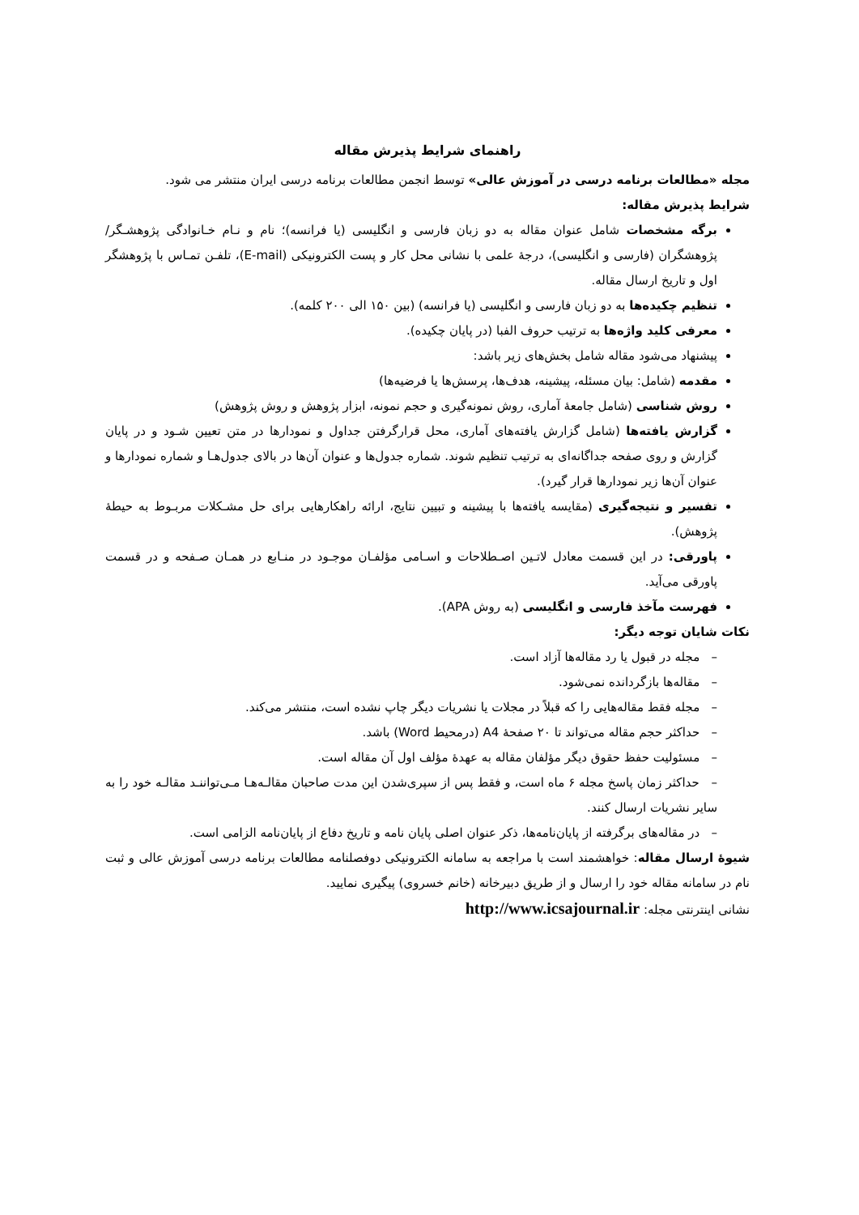راهنمای شرایط پذیرش مقاله
مجله «مطالعات برنامه درسی در آموزش عالی» توسط انجمن مطالعات برنامه درسی ایران منتشر می شود.
شرایط پذیرش مقاله:
برگه مشخصات شامل عنوان مقاله به دو زبان فارسی و انگلیسی (یا فرانسه)؛ نام و نـام خـانوادگی پژوهشـگر/ پژوهشگران (فارسی و انگلیسی)، درجهٔ علمی با نشانی محل کار و پست الکترونیکی (E-mail)، تلفـن تمـاس با پژوهشگر اول و تاریخ ارسال مقاله.
تنظیم چکیده‌ها به دو زبان فارسی و انگلیسی (یا فرانسه) (بین ۱۵۰ الی ۲۰۰ کلمه).
معرفی کلید واژه‌ها به ترتیب حروف الفبا (در پایان چکیده).
پیشنهاد می‌شود مقاله شامل بخش‌های زیر باشد:
مقدمه (شامل: بیان مسئله، پیشینه، هدف‌ها، پرسش‌ها یا فرضیه‌ها)
روش شناسی (شامل جامعهٔ آماری، روش نمونه‌گیری و حجم نمونه، ابزار پژوهش و روش پژوهش)
گزارش یافته‌ها (شامل گزارش یافته‌های آماری، محل قرارگرفتن جداول و نمودارها در متن تعیین شـود و در پایان گزارش و روی صفحه جداگانه‌ای به ترتیب تنظیم شوند. شماره جدول‌ها و عنوان آن‌ها در بالای جدول‌هـا و شماره نمودارها و عنوان آن‌ها زیر نمودارها قرار گیرد).
تفسیر و نتیجه‌گیری (مقایسه یافته‌ها با پیشینه و تبیین نتایج، ارائه راهکارهایی برای حل مشـکلات مربـوط به حیطهٔ پژوهش).
پاورقی: در این قسمت معادل لاتـین اصـطلاحات و اسـامی مؤلفـان موجـود در منـابع در همـان صـفحه و در قسمت پاورقی می‌آید.
فهرست مآخذ فارسی و انگلیسی (به روش APA).
نکات شایان توجه دیگر:
– مجله در قبول یا رد مقاله‌ها آزاد است.
– مقاله‌ها بازگردانده نمی‌شود.
– مجله فقط مقاله‌هایی را که قبلاً در مجلات یا نشریات دیگر چاپ نشده است، منتشر می‌کند.
– حداکثر حجم مقاله می‌تواند تا ۲۰ صفحهٔ A4 (درمحیط Word) باشد.
– مسئولیت حفظ حقوق دیگر مؤلفان مقاله به عهدهٔ مؤلف اول آن مقاله است.
– حداکثر زمان پاسخ مجله ۶ ماه است، و فقط پس از سپری‌شدن این مدت صاحبان مقالـه‌هـا مـی‌تواننـد مقالـه خود را به سایر نشریات ارسال کنند.
– در مقاله‌های برگرفته از پایان‌نامه‌ها، ذکر عنوان اصلی پایان نامه و تاریخ دفاع از پایان‌نامه الزامی است.
شیوهٔ ارسال مقاله: خواهشمند است با مراجعه به سامانه الکترونیکی دوفصلنامه مطالعات برنامه درسی آموزش عالی و ثبت نام در سامانه مقاله خود را ارسال و از طریق دبیرخانه (خانم خسروی) پیگیری نمایید.
نشانی اینترنتی مجله: http://www.icsajournal.ir